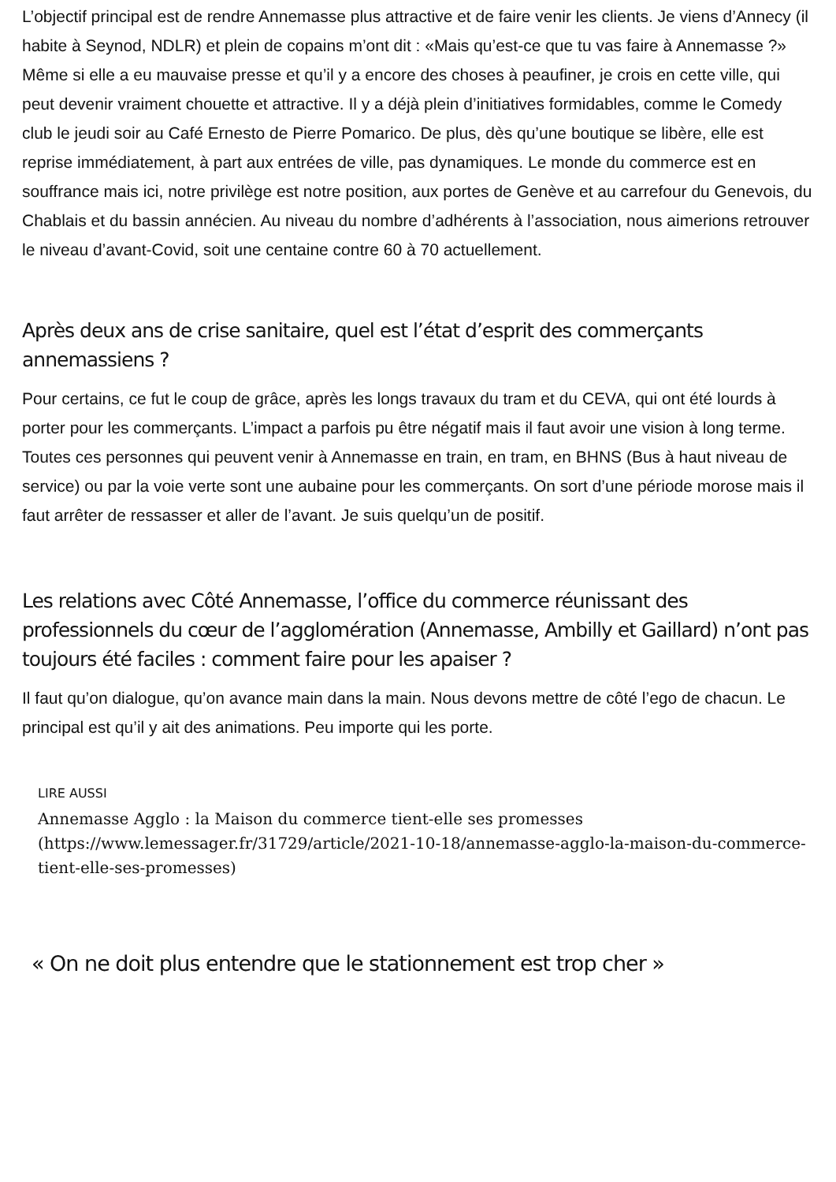L’objectif principal est de rendre Annemasse plus attractive et de faire venir les clients. Je viens d’Annecy (il habite à Seynod, NDLR) et plein de copains m’ont dit : «Mais qu’est-ce que tu vas faire à Annemasse ?» Même si elle a eu mauvaise presse et qu’il y a encore des choses à peaufiner, je crois en cette ville, qui peut devenir vraiment chouette et attractive. Il y a déjà plein d’initiatives formidables, comme le Comedy club le jeudi soir au Café Ernesto de Pierre Pomarico. De plus, dès qu’une boutique se libère, elle est reprise immédiatement, à part aux entrées de ville, pas dynamiques. Le monde du commerce est en souffrance mais ici, notre privilège est notre position, aux portes de Genève et au carrefour du Genevois, du Chablais et du bassin annécien. Au niveau du nombre d’adhérents à l’association, nous aimerions retrouver le niveau d’avant-Covid, soit une centaine contre 60 à 70 actuellement.
Après deux ans de crise sanitaire, quel est l’état d’esprit des commerçants annemassiens ?
Pour certains, ce fut le coup de grâce, après les longs travaux du tram et du CEVA, qui ont été lourds à porter pour les commerçants. L’impact a parfois pu être négatif mais il faut avoir une vision à long terme. Toutes ces personnes qui peuvent venir à Annemasse en train, en tram, en BHNS (Bus à haut niveau de service) ou par la voie verte sont une aubaine pour les commerçants. On sort d’une période morose mais il faut arrêter de ressasser et aller de l’avant. Je suis quelqu’un de positif.
Les relations avec Côté Annemasse, l’office du commerce réunissant des professionnels du cœur de l’agglomération (Annemasse, Ambilly et Gaillard) n’ont pas toujours été faciles : comment faire pour les apaiser ?
Il faut qu’on dialogue, qu’on avance main dans la main. Nous devons mettre de côté l’ego de chacun. Le principal est qu’il y ait des animations. Peu importe qui les porte.
LIRE AUSSI
Annemasse Agglo : la Maison du commerce tient-elle ses promesses (https://www.lemessager.fr/31729/article/2021-10-18/annemasse-agglo-la-maison-du-commerce-tient-elle-ses-promesses)
« On ne doit plus entendre que le stationnement est trop cher »